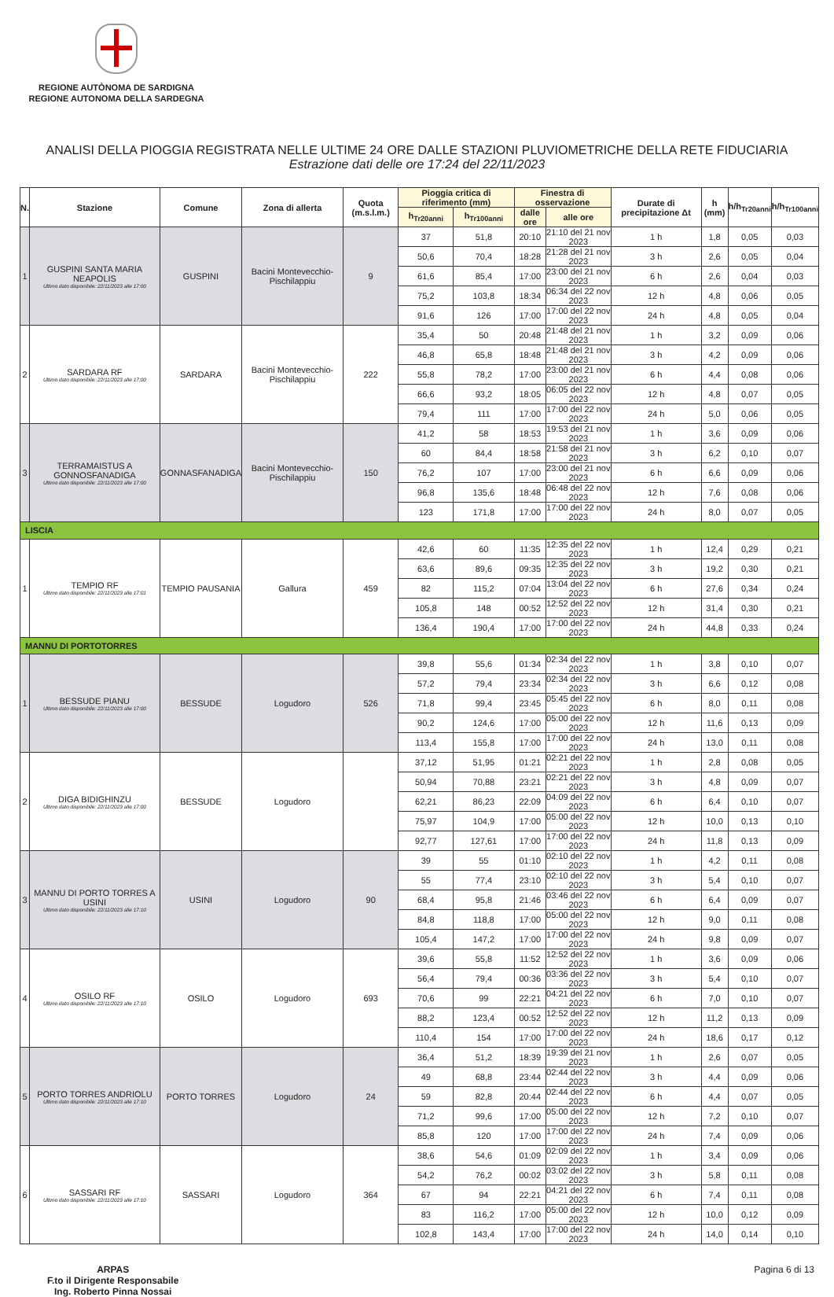REGIONE AUTÒNOMA DE SARDIGNA
REGIONE AUTONOMA DELLA SARDEGNA
ANALISI DELLA PIOGGIA REGISTRATA NELLE ULTIME 24 ORE DALLE STAZIONI PLUVIOMETRICHE DELLA RETE FIDUCIARIA
Estrazione dati delle ore 17:24 del 22/11/2023
| N. | Stazione | Comune | Zona di allerta | Quota (m.s.l.m.) | Pioggia critica di riferimento (mm) | | Finestra di osservazione | | Durate di precipitazione Δt | h (mm) | h/h<sub>Tr20anni</sub> | h/h<sub>Tr100anni</sub> |
| --- | --- | --- | --- | --- | --- | --- | --- | --- | --- | --- | --- | --- |
| | | | | | h<sub>Tr20anni</sub> | h<sub>Tr100anni</sub> | dalle ore | alle ore | | | | |
| 1 | GUSPINI SANTA MARIA NEAPOLIS Ultimo dato disponibile: 22/11/2023 alle 17:00 | GUSPINI | Bacini Montevecchio-Pischilappiu | 9 | 37 | 51,8 | 20:10 | 21:10 del 21 nov 2023 | 1 h | 1,8 | 0,05 | 0,03 |
| | | | | | 50,6 | 70,4 | 18:28 | 21:28 del 21 nov 2023 | 3 h | 2,6 | 0,05 | 0,04 |
| | | | | | 61,6 | 85,4 | 17:00 | 23:00 del 21 nov 2023 | 6 h | 2,6 | 0,04 | 0,03 |
| | | | | | 75,2 | 103,8 | 18:34 | 06:34 del 22 nov 2023 | 12 h | 4,8 | 0,06 | 0,05 |
| | | | | | 91,6 | 126 | 17:00 | 17:00 del 22 nov 2023 | 24 h | 4,8 | 0,05 | 0,04 |
| 2 | SARDARA RF Ultimo dato disponibile: 22/11/2023 alle 17:00 | SARDARA | Bacini Montevecchio-Pischilappiu | 222 | 35,4 | 50 | 20:48 | 21:48 del 21 nov 2023 | 1 h | 3,2 | 0,09 | 0,06 |
| | | | | | 46,8 | 65,8 | 18:48 | 21:48 del 21 nov 2023 | 3 h | 4,2 | 0,09 | 0,06 |
| | | | | | 55,8 | 78,2 | 17:00 | 23:00 del 21 nov 2023 | 6 h | 4,4 | 0,08 | 0,06 |
| | | | | | 66,6 | 93,2 | 18:05 | 06:05 del 22 nov 2023 | 12 h | 4,8 | 0,07 | 0,05 |
| | | | | | 79,4 | 111 | 17:00 | 17:00 del 22 nov 2023 | 24 h | 5,0 | 0,06 | 0,05 |
| 3 | TERRAMAISTUS A GONNOSFANADIGA Ultimo dato disponibile: 22/11/2023 alle 17:00 | GONNASFANADIGA | Bacini Montevecchio-Pischilappiu | 150 | 41,2 | 58 | 18:53 | 19:53 del 21 nov 2023 | 1 h | 3,6 | 0,09 | 0,06 |
| | | | | | 60 | 84,4 | 18:58 | 21:58 del 21 nov 2023 | 3 h | 6,2 | 0,10 | 0,07 |
| | | | | | 76,2 | 107 | 17:00 | 23:00 del 21 nov 2023 | 6 h | 6,6 | 0,09 | 0,06 |
| | | | | | 96,8 | 135,6 | 18:48 | 06:48 del 22 nov 2023 | 12 h | 7,6 | 0,08 | 0,06 |
| | | | | | 123 | 171,8 | 17:00 | 17:00 del 22 nov 2023 | 24 h | 8,0 | 0,07 | 0,05 |
| LISCIA | | | | | | | | | | | | |
| 1 | TEMPIO RF Ultimo dato disponibile: 22/11/2023 alle 17:01 | TEMPIO PAUSANIA | Gallura | 459 | 42,6 | 60 | 11:35 | 12:35 del 22 nov 2023 | 1 h | 12,4 | 0,29 | 0,21 |
| | | | | | 63,6 | 89,6 | 09:35 | 12:35 del 22 nov 2023 | 3 h | 19,2 | 0,30 | 0,21 |
| | | | | | 82 | 115,2 | 07:04 | 13:04 del 22 nov 2023 | 6 h | 27,6 | 0,34 | 0,24 |
| | | | | | 105,8 | 148 | 00:52 | 12:52 del 22 nov 2023 | 12 h | 31,4 | 0,30 | 0,21 |
| | | | | | 136,4 | 190,4 | 17:00 | 17:00 del 22 nov 2023 | 24 h | 44,8 | 0,33 | 0,24 |
| MANNU DI PORTOTORRES | | | | | | | | | | | | |
| 1 | BESSUDE PIANU Ultimo dato disponibile: 22/11/2023 alle 17:00 | BESSUDE | Logudoro | 526 | 39,8 | 55,6 | 01:34 | 02:34 del 22 nov 2023 | 1 h | 3,8 | 0,10 | 0,07 |
| | | | | | 57,2 | 79,4 | 23:34 | 02:34 del 22 nov 2023 | 3 h | 6,6 | 0,12 | 0,08 |
| | | | | | 71,8 | 99,4 | 23:45 | 05:45 del 22 nov 2023 | 6 h | 8,0 | 0,11 | 0,08 |
| | | | | | 90,2 | 124,6 | 17:00 | 05:00 del 22 nov 2023 | 12 h | 11,6 | 0,13 | 0,09 |
| | | | | | 113,4 | 155,8 | 17:00 | 17:00 del 22 nov 2023 | 24 h | 13,0 | 0,11 | 0,08 |
| 2 | DIGA BIDIGHINZU Ultimo dato disponibile: 22/11/2023 alle 17:00 | BESSUDE | Logudoro | | 37,12 | 51,95 | 01:21 | 02:21 del 22 nov 2023 | 1 h | 2,8 | 0,08 | 0,05 |
| | | | | | 50,94 | 70,88 | 23:21 | 02:21 del 22 nov 2023 | 3 h | 4,8 | 0,09 | 0,07 |
| | | | | | 62,21 | 86,23 | 22:09 | 04:09 del 22 nov 2023 | 6 h | 6,4 | 0,10 | 0,07 |
| | | | | | 75,97 | 104,9 | 17:00 | 05:00 del 22 nov 2023 | 12 h | 10,0 | 0,13 | 0,10 |
| | | | | | 92,77 | 127,61 | 17:00 | 17:00 del 22 nov 2023 | 24 h | 11,8 | 0,13 | 0,09 |
| 3 | MANNU DI PORTO TORRES A USINI Ultimo dato disponibile: 22/11/2023 alle 17:10 | USINI | Logudoro | 90 | 39 | 55 | 01:10 | 02:10 del 22 nov 2023 | 1 h | 4,2 | 0,11 | 0,08 |
| | | | | | 55 | 77,4 | 23:10 | 02:10 del 22 nov 2023 | 3 h | 5,4 | 0,10 | 0,07 |
| | | | | | 68,4 | 95,8 | 21:46 | 03:46 del 22 nov 2023 | 6 h | 6,4 | 0,09 | 0,07 |
| | | | | | 84,8 | 118,8 | 17:00 | 05:00 del 22 nov 2023 | 12 h | 9,0 | 0,11 | 0,08 |
| | | | | | 105,4 | 147,2 | 17:00 | 17:00 del 22 nov 2023 | 24 h | 9,8 | 0,09 | 0,07 |
| 4 | OSILO RF Ultimo dato disponibile: 22/11/2023 alle 17:10 | OSILO | Logudoro | 693 | 39,6 | 55,8 | 11:52 | 12:52 del 22 nov 2023 | 1 h | 3,6 | 0,09 | 0,06 |
| | | | | | 56,4 | 79,4 | 00:36 | 03:36 del 22 nov 2023 | 3 h | 5,4 | 0,10 | 0,07 |
| | | | | | 70,6 | 99 | 22:21 | 04:21 del 22 nov 2023 | 6 h | 7,0 | 0,10 | 0,07 |
| | | | | | 88,2 | 123,4 | 00:52 | 12:52 del 22 nov 2023 | 12 h | 11,2 | 0,13 | 0,09 |
| | | | | | 110,4 | 154 | 17:00 | 17:00 del 22 nov 2023 | 24 h | 18,6 | 0,17 | 0,12 |
| 5 | PORTO TORRES ANDRIOLU Ultimo dato disponibile: 22/11/2023 alle 17:10 | PORTO TORRES | Logudoro | 24 | 36,4 | 51,2 | 18:39 | 19:39 del 21 nov 2023 | 1 h | 2,6 | 0,07 | 0,05 |
| | | | | | 49 | 68,8 | 23:44 | 02:44 del 22 nov 2023 | 3 h | 4,4 | 0,09 | 0,06 |
| | | | | | 59 | 82,8 | 20:44 | 02:44 del 22 nov 2023 | 6 h | 4,4 | 0,07 | 0,05 |
| | | | | | 71,2 | 99,6 | 17:00 | 05:00 del 22 nov 2023 | 12 h | 7,2 | 0,10 | 0,07 |
| | | | | | 85,8 | 120 | 17:00 | 17:00 del 22 nov 2023 | 24 h | 7,4 | 0,09 | 0,06 |
| 6 | SASSARI RF Ultimo dato disponibile: 22/11/2023 alle 17:10 | SASSARI | Logudoro | 364 | 38,6 | 54,6 | 01:09 | 02:09 del 22 nov 2023 | 1 h | 3,4 | 0,09 | 0,06 |
| | | | | | 54,2 | 76,2 | 00:02 | 03:02 del 22 nov 2023 | 3 h | 5,8 | 0,11 | 0,08 |
| | | | | | 67 | 94 | 22:21 | 04:21 del 22 nov 2023 | 6 h | 7,4 | 0,11 | 0,08 |
| | | | | | 83 | 116,2 | 17:00 | 05:00 del 22 nov 2023 | 12 h | 10,0 | 0,12 | 0,09 |
| | | | | | 102,8 | 143,4 | 17:00 | 17:00 del 22 nov 2023 | 24 h | 14,0 | 0,14 | 0,10 |
ARPAS
F.to il Dirigente Responsabile
Ing. Roberto Pinna Nossai
Pagina 6 di 13